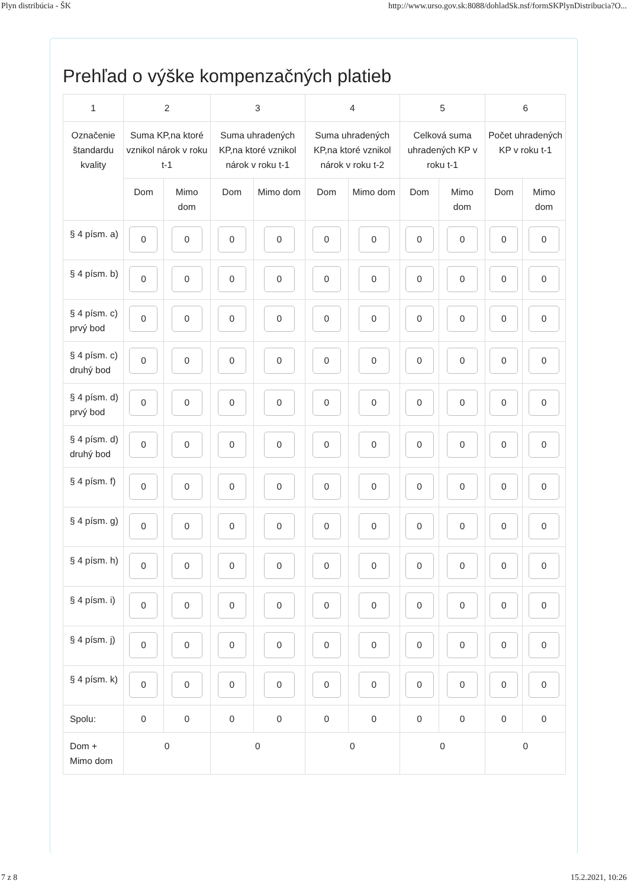Plyn distribúcia - ŠK http://www.urso.gov.sk:8088/dohladSk.nsf/formSKPlynDistribucia?O...
Prehľad o výške kompenzačných platieb
| 1 | 2 | | 3 | | 4 | | 5 | | 6 | |
| --- | --- | --- | --- | --- | --- | --- | --- | --- | --- | --- |
| Označenie štandardu kvality | Suma KP,na ktoré vznikol nárok v roku t-1 | | Suma uhradených KP,na ktoré vznikol nárok v roku t-1 | | Suma uhradených KP,na ktoré vznikol nárok v roku t-2 | | Celková suma uhradených KP v roku t-1 | | Počet uhradených KP v roku t-1 | |
| | Dom | Mimo dom | Dom | Mimo dom | Dom | Mimo dom | Dom | Mimo dom | Dom | Mimo dom |
| § 4 písm. a) | 0 | 0 | 0 | 0 | 0 | 0 | 0 | 0 | 0 | 0 |
| § 4 písm. b) | 0 | 0 | 0 | 0 | 0 | 0 | 0 | 0 | 0 | 0 |
| § 4 písm. c) prvý bod | 0 | 0 | 0 | 0 | 0 | 0 | 0 | 0 | 0 | 0 |
| § 4 písm. c) druhý bod | 0 | 0 | 0 | 0 | 0 | 0 | 0 | 0 | 0 | 0 |
| § 4 písm. d) prvý bod | 0 | 0 | 0 | 0 | 0 | 0 | 0 | 0 | 0 | 0 |
| § 4 písm. d) druhý bod | 0 | 0 | 0 | 0 | 0 | 0 | 0 | 0 | 0 | 0 |
| § 4 písm. f) | 0 | 0 | 0 | 0 | 0 | 0 | 0 | 0 | 0 | 0 |
| § 4 písm. g) | 0 | 0 | 0 | 0 | 0 | 0 | 0 | 0 | 0 | 0 |
| § 4 písm. h) | 0 | 0 | 0 | 0 | 0 | 0 | 0 | 0 | 0 | 0 |
| § 4 písm. i) | 0 | 0 | 0 | 0 | 0 | 0 | 0 | 0 | 0 | 0 |
| § 4 písm. j) | 0 | 0 | 0 | 0 | 0 | 0 | 0 | 0 | 0 | 0 |
| § 4 písm. k) | 0 | 0 | 0 | 0 | 0 | 0 | 0 | 0 | 0 | 0 |
| Spolu: | 0 | 0 | 0 | 0 | 0 | 0 | 0 | 0 | 0 | 0 |
| Dom + Mimo dom | 0 | | 0 | | 0 | | 0 | | 0 | |
7 z 8 15.2.2021, 10:26